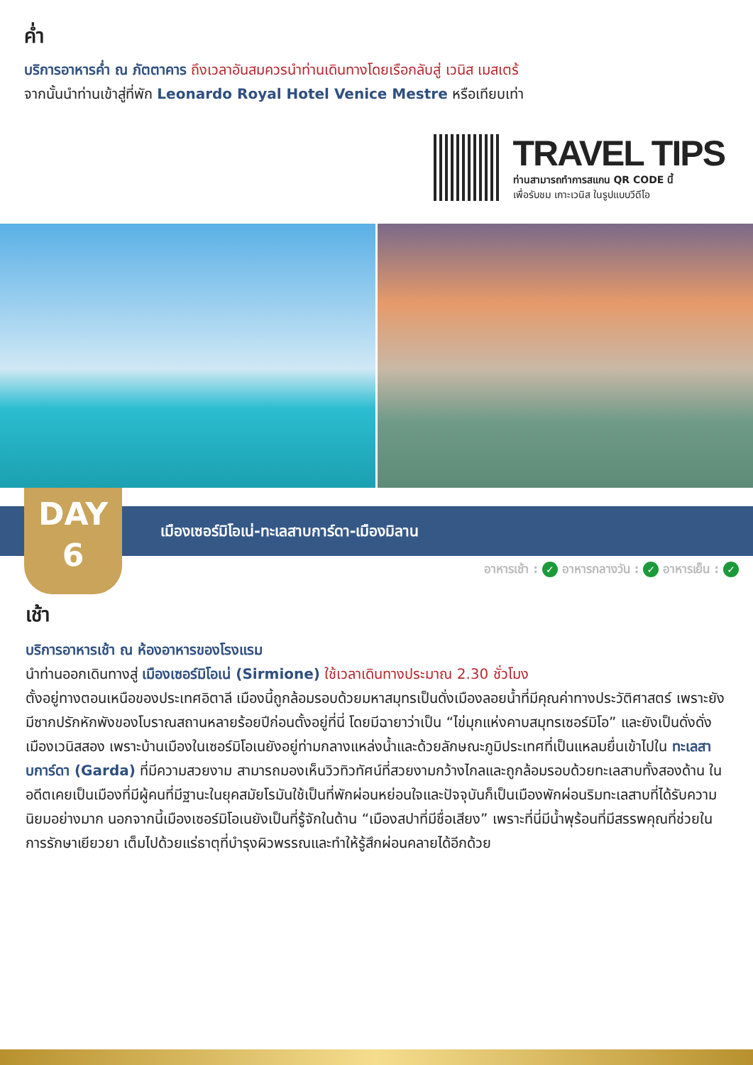ค่ำ
บริการอาหารค่ำ ณ ภัตตาคาร ถึงเวลาอันสมควรนำท่านเดินทางโดยเรือกลับสู่ เวนิส เมสเตร้
จากนั้นนำท่านเข้าสู่ที่พัก Leonardo Royal Hotel Venice Mestre หรือเทียบเท่า
TRAVEL TIPS
ท่านสามารถทำการสแกน QR CODE นี้
เพื่อรับชม เกาะเวนิส ในรูปแบบวีดีโอ
DAY
6
เมืองเซอร์มิโอเน่-ทะเลสาบการ์ดา-เมืองมิลาน
อาหารเช้า : ✓ อาหารกลางวัน : ✓ อาหารเย็น : ✓
เช้า
บริการอาหารเช้า ณ ห้องอาหารของโรงแรม
นำท่านออกเดินทางสู่ เมืองเซอร์มิโอเน่ (Sirmione) ใช้เวลาเดินทางประมาณ 2.30 ชั่วโมง
ตั้งอยู่ทางตอนเหนือของประเทศอิตาลี เมืองนี้ถูกล้อมรอบด้วยมหาสมุทรเป็นดั่งเมืองลอยน้ำที่มีคุณค่าทางประวัติศาสตร์ เพราะยังมีซากปรักหักพังของโบราณสถานหลายร้อยปีก่อนตั้งอยู่ที่นี่ โดยมีฉายาว่าเป็น “ไข่มุกแห่งคาบสมุทรเซอร์มิโอ” และยังเป็นดั่งดั่งเมืองเวนิสสอง เพราะบ้านเมืองในเซอร์มิโอเนยังอยู่ท่ามกลางแหล่งน้ำและด้วยลักษณะภูมิประเทศที่เป็นแหลมยื่นเข้าไปใน ทะเลสาบการ์ดา (Garda) ที่มีความสวยงาม สามารถมองเห็นวิวทิวทัศน์ที่สวยงามกว้างไกลและถูกล้อมรอบด้วยทะเลสาบทั้งสองด้าน ในอดีตเคยเป็นเมืองที่มีผู้คนที่มีฐานะในยุคสมัยโรมันใช้เป็นที่พักผ่อนหย่อนใจและปัจจุบันก็เป็นเมืองพักผ่อนริมทะเลสาบที่ได้รับความนิยมอย่างมาก นอกจากนี้เมืองเซอร์มิโอเนยังเป็นที่รู้จักในด้าน “เมืองสปาที่มีชื่อเสียง” เพราะที่นี่มีน้ำพุร้อนที่มีสรรพคุณที่ช่วยในการรักษาเยียวยา เต็มไปด้วยแร่ธาตุที่บำรุงผิวพรรณและทำให้รู้สึกผ่อนคลายได้อีกด้วย